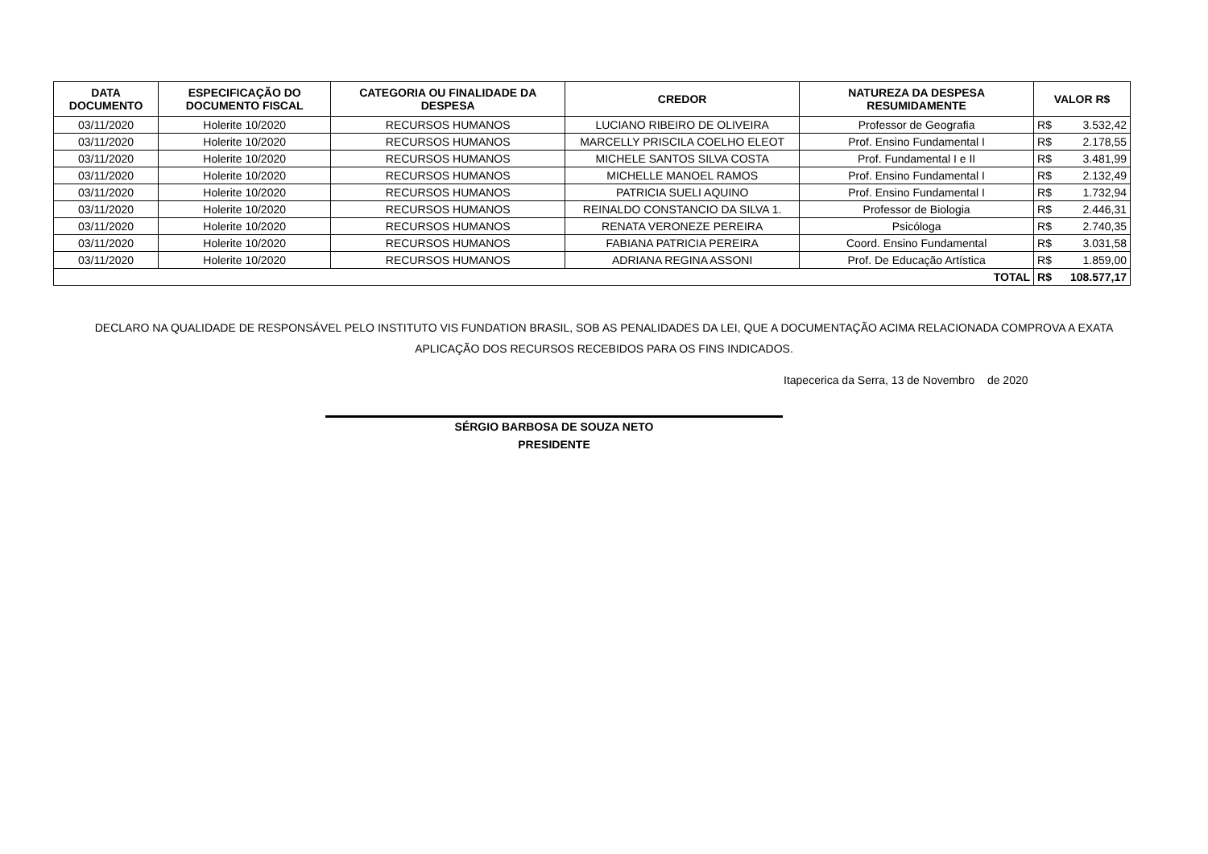| DATA DOCUMENTO | ESPECIFICAÇÃO DO DOCUMENTO FISCAL | CATEGORIA OU FINALIDADE DA DESPESA | CREDOR | NATUREZA DA DESPESA RESUMIDAMENTE | VALOR R$ | |
| --- | --- | --- | --- | --- | --- | --- |
| 03/11/2020 | Holerite 10/2020 | RECURSOS HUMANOS | LUCIANO RIBEIRO DE OLIVEIRA | Professor de Geografia | R$ | 3.532,42 |
| 03/11/2020 | Holerite 10/2020 | RECURSOS HUMANOS | MARCELLY PRISCILA COELHO ELEOT | Prof. Ensino Fundamental I | R$ | 2.178,55 |
| 03/11/2020 | Holerite 10/2020 | RECURSOS HUMANOS | MICHELE SANTOS SILVA COSTA | Prof. Fundamental I e II | R$ | 3.481,99 |
| 03/11/2020 | Holerite 10/2020 | RECURSOS HUMANOS | MICHELLE MANOEL RAMOS | Prof. Ensino Fundamental I | R$ | 2.132,49 |
| 03/11/2020 | Holerite 10/2020 | RECURSOS HUMANOS | PATRICIA SUELI AQUINO | Prof. Ensino Fundamental I | R$ | 1.732,94 |
| 03/11/2020 | Holerite 10/2020 | RECURSOS HUMANOS | REINALDO CONSTANCIO DA SILVA 1. | Professor de Biologia | R$ | 2.446,31 |
| 03/11/2020 | Holerite 10/2020 | RECURSOS HUMANOS | RENATA VERONEZE PEREIRA | Psicóloga | R$ | 2.740,35 |
| 03/11/2020 | Holerite 10/2020 | RECURSOS HUMANOS | FABIANA PATRICIA PEREIRA | Coord. Ensino Fundamental | R$ | 3.031,58 |
| 03/11/2020 | Holerite 10/2020 | RECURSOS HUMANOS | ADRIANA REGINA ASSONI | Prof. De Educação Artística | R$ | 1.859,00 |
| TOTAL | | | | | R$ | 108.577,17 |
DECLARO NA QUALIDADE DE RESPONSÁVEL PELO INSTITUTO VIS FUNDATION BRASIL, SOB AS PENALIDADES DA LEI, QUE A DOCUMENTAÇÃO ACIMA RELACIONADA COMPROVA A EXATA APLICAÇÃO DOS RECURSOS RECEBIDOS PARA OS FINS INDICADOS.
Itapecerica da Serra, 13 de Novembro de 2020
SÉRGIO BARBOSA DE SOUZA NETO
PRESIDENTE